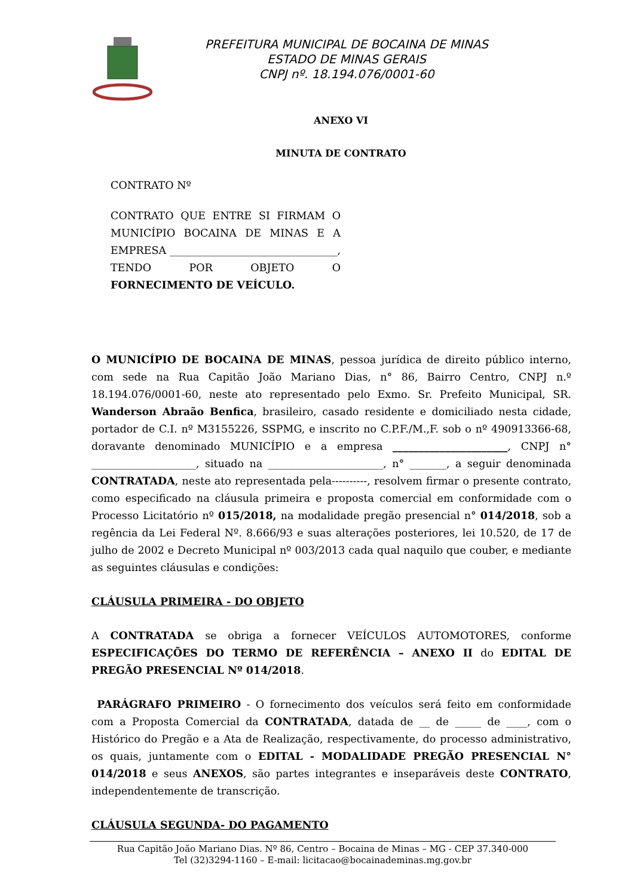PREFEITURA MUNICIPAL DE BOCAINA DE MINAS
ESTADO DE MINAS GERAIS
CNPJ nº. 18.194.076/0001-60
ANEXO VI
MINUTA DE CONTRATO
CONTRATO Nº
CONTRATO QUE ENTRE SI FIRMAM O MUNICÍPIO BOCAINA DE MINAS E A EMPRESA ________________________________, TENDO POR OBJETO O FORNECIMENTO DE VEÍCULO.
O MUNICÍPIO DE BOCAINA DE MINAS, pessoa jurídica de direito público interno, com sede na Rua Capitão João Mariano Dias, n° 86, Bairro Centro, CNPJ n.º 18.194.076/0001-60, neste ato representado pelo Exmo. Sr. Prefeito Municipal, SR. Wanderson Abraão Benfica, brasileiro, casado residente e domiciliado nesta cidade, portador de C.I. nº M3155226, SSPMG, e inscrito no C.P.F./M.,F. sob o nº 490913366-68, doravante denominado MUNICÍPIO e a empresa ______________________, CNPJ n° ____________________, situado na ______________________, n° _______, a seguir denominada CONTRATADA, neste ato representada pela----------, resolvem firmar o presente contrato, como especificado na cláusula primeira e proposta comercial em conformidade com o Processo Licitatório nº 015/2018, na modalidade pregão presencial n° 014/2018, sob a regência da Lei Federal Nº. 8.666/93 e suas alterações posteriores, lei 10.520, de 17 de julho de 2002 e Decreto Municipal nº 003/2013 cada qual naquilo que couber, e mediante as seguintes cláusulas e condições:
CLÁUSULA PRIMEIRA - DO OBJETO
A CONTRATADA se obriga a fornecer VEÍCULOS AUTOMOTORES, conforme ESPECIFICAÇÕES DO TERMO DE REFERÊNCIA – ANEXO II do EDITAL DE PREGÃO PRESENCIAL Nº 014/2018.
PARÁGRAFO PRIMEIRO - O fornecimento dos veículos será feito em conformidade com a Proposta Comercial da CONTRATADA, datada de __ de _____ de ____, com o Histórico do Pregão e a Ata de Realização, respectivamente, do processo administrativo, os quais, juntamente com o EDITAL - MODALIDADE PREGÃO PRESENCIAL N° 014/2018 e seus ANEXOS, são partes integrantes e inseparáveis deste CONTRATO, independentemente de transcrição.
CLÁUSULA SEGUNDA- DO PAGAMENTO
Rua Capitão João Mariano Dias. Nº 86, Centro – Bocaina de Minas – MG - CEP 37.340-000
Tel (32)3294-1160 – E-mail: licitacao@bocainademinas.mg.gov.br